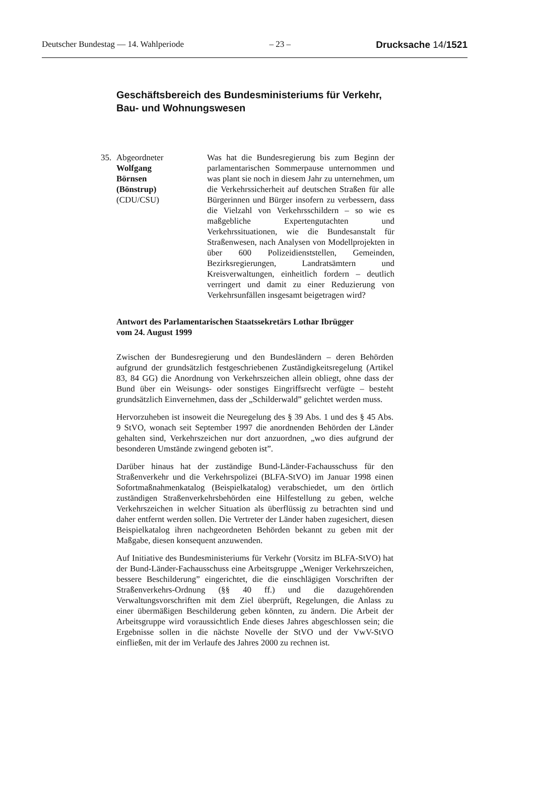Deutscher Bundestag — 14. Wahlperiode – 23 – Drucksache 14/1521
Geschäftsbereich des Bundesministeriums für Verkehr,
Bau- und Wohnungswesen
35. Abgeordneter
Wolfgang
Börnsen
(Bönstrup)
(CDU/CSU)
Was hat die Bundesregierung bis zum Beginn der parlamentarischen Sommerpause unternommen und was plant sie noch in diesem Jahr zu unternehmen, um die Verkehrssicherheit auf deutschen Straßen für alle Bürgerinnen und Bürger insofern zu verbessern, dass die Vielzahl von Verkehrsschildern – so wie es maßgebliche Expertengutachten und Verkehrssituationen, wie die Bundesanstalt für Straßenwesen, nach Analysen von Modellprojekten in über 600 Polizeidienststellen, Gemeinden, Bezirksregierungen, Landratsämtern und Kreisverwaltungen, einheitlich fordern – deutlich verringert und damit zu einer Reduzierung von Verkehrsunfällen insgesamt beigetragen wird?
Antwort des Parlamentarischen Staatssekretärs Lothar Ibrügger
vom 24. August 1999
Zwischen der Bundesregierung und den Bundesländern – deren Behörden aufgrund der grundsätzlich festgeschriebenen Zuständigkeitsregelung (Artikel 83, 84 GG) die Anordnung von Verkehrszeichen allein obliegt, ohne dass der Bund über ein Weisungs- oder sonstiges Eingriffsrecht verfügte – besteht grundsätzlich Einvernehmen, dass der „Schilderwald” gelichtet werden muss.
Hervorzuheben ist insoweit die Neuregelung des § 39 Abs. 1 und des § 45 Abs. 9 StVO, wonach seit September 1997 die anordnenden Behörden der Länder gehalten sind, Verkehrszeichen nur dort anzuordnen, „wo dies aufgrund der besonderen Umstände zwingend geboten ist”.
Darüber hinaus hat der zuständige Bund-Länder-Fachausschuss für den Straßenverkehr und die Verkehrspolizei (BLFA-StVO) im Januar 1998 einen Sofortmaßnahmenkatalog (Beispielkatalog) verabschiedet, um den örtlich zuständigen Straßenverkehrsbehörden eine Hilfestellung zu geben, welche Verkehrszeichen in welcher Situation als überflüssig zu betrachten sind und daher entfernt werden sollen. Die Vertreter der Länder haben zugesichert, diesen Beispielkatalog ihren nachgeordneten Behörden bekannt zu geben mit der Maßgabe, diesen konsequent anzuwenden.
Auf Initiative des Bundesministeriums für Verkehr (Vorsitz im BLFA-StVO) hat der Bund-Länder-Fachausschuss eine Arbeitsgruppe „Weniger Verkehrszeichen, bessere Beschilderung” eingerichtet, die die einschlägigen Vorschriften der Straßenverkehrs-Ordnung (§§ 40 ff.) und die dazugehörenden Verwaltungsvorschriften mit dem Ziel überprüft, Regelungen, die Anlass zu einer übermäßigen Beschilderung geben könnten, zu ändern. Die Arbeit der Arbeitsgruppe wird voraussichtlich Ende dieses Jahres abgeschlossen sein; die Ergebnisse sollen in die nächste Novelle der StVO und der VwV-StVO einfließen, mit der im Verlaufe des Jahres 2000 zu rechnen ist.